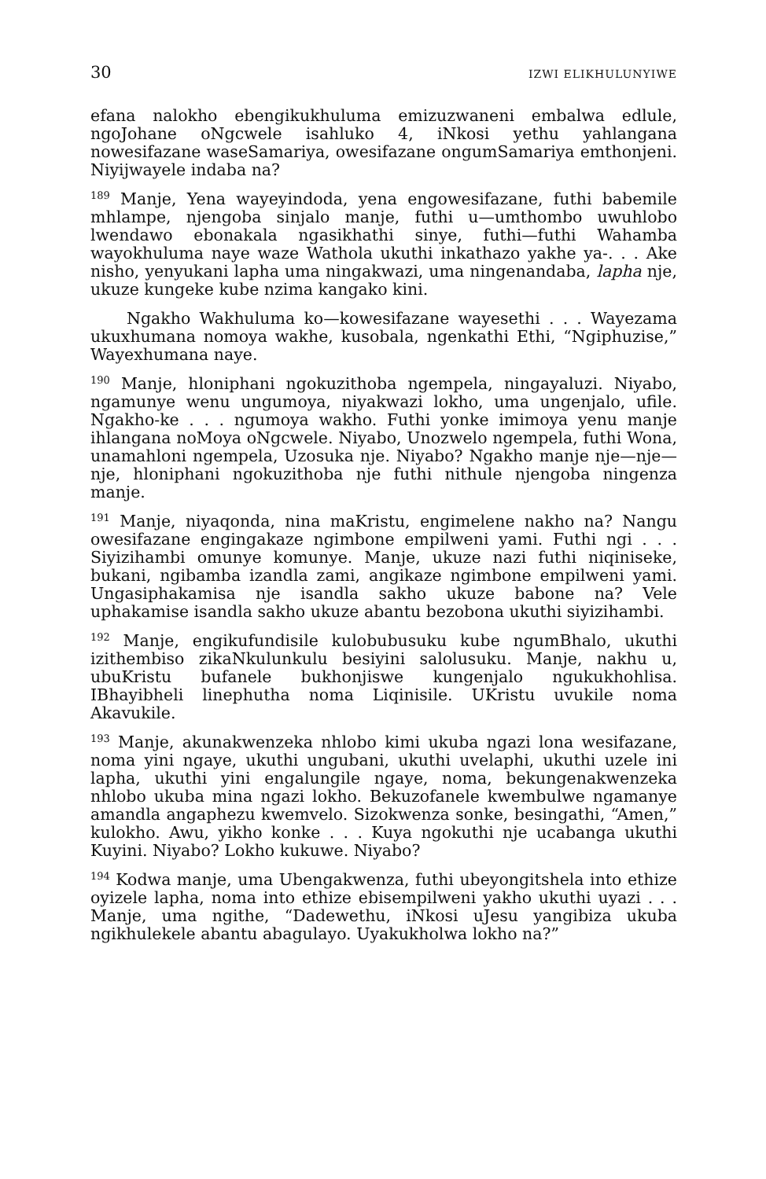30 IZWI ELIKHULUNYIWE
efana nalokho ebengikukhuluma emizuzwaneni embalwa edlule, ngoJohane oNgcwele isahluko 4, iNkosi yethu yahlangana nowesifazane waseSamariya, owesifazane ongumSamariya emthonjeni. Niyijwayele indaba na?
<sup>189</sup> Manje, Yena wayeyindoda, yena engowesifazane, futhi babemile mhlampe, njengoba sinjalo manje, futhi u—umthombo uwuhlobo lwendawo ebonakala ngasikhathi sinye, futhi—futhi Wahamba wayokhuluma naye waze Wathola ukuthi inkathazo yakhe ya-. . . Ake nisho, yenyukani lapha uma ningakwazi, uma ningenandaba, lapha nje, ukuze kungeke kube nzima kangako kini.
Ngakho Wakhuluma ko—kowesifazane wayesethi . . . Wayezama ukuxhumana nomoya wakhe, kusobala, ngenkathi Ethi, “Ngiphuzise,” Wayexhumana naye.
<sup>190</sup> Manje, hloniphani ngokuzithoba ngempela, ningayaluzi. Niyabo, ngamunye wenu ungumoya, niyakwazi lokho, uma ungenjalo, ufile. Ngakho-ke . . . ngumoya wakho. Futhi yonke imimoya yenu manje ihlangana noMoya oNgcwele. Niyabo, Unozwelo ngempela, futhi Wona, unamahloni ngempela, Uzosuka nje. Niyabo? Ngakho manje nje—nje—nje, hloniphani ngokuzithoba nje futhi nithule njengoba ningenza manje.
<sup>191</sup> Manje, niyaqonda, nina maKristu, engimelene nakho na? Nangu owesifazane engingakaze ngimbone empilweni yami. Futhi ngi . . . Siyizihambi omunye komunye. Manje, ukuze nazi futhi niqiniseke, bukani, ngibamba izandla zami, angikaze ngimbone empilweni yami. Ungasiphakamisa nje isandla sakho ukuze babone na? Vele uphakamise isandla sakho ukuze abantu bezobona ukuthi siyizihambi.
<sup>192</sup> Manje, engikufundisile kulobubusuku kube ngumBhalo, ukuthi izithembiso zikaNkulunkulu besiyini salolusuku. Manje, nakhu u, ubuKristu bufanele bukhonjiswe kungenjalo ngukukhohlisa. IBhayibheli linephutha noma Liqinisile. UKristu uvukile noma Akavukile.
<sup>193</sup> Manje, akunakwenzeka nhlobo kimi ukuba ngazi lona wesifazane, noma yini ngaye, ukuthi ungubani, ukuthi uvelaphi, ukuthi uzele ini lapha, ukuthi yini engalungile ngaye, noma, bekungenakwenzeka nhlobo ukuba mina ngazi lokho. Bekuzofanele kwembulwe ngamanye amandla angaphezu kwemvelo. Sizokwenza sonke, besingathi, “Amen,” kulokho. Awu, yikho konke . . . Kuya ngokuthi nje ucabanga ukuthi Kuyini. Niyabo? Lokho kukuwe. Niyabo?
<sup>194</sup> Kodwa manje, uma Ubengakwenza, futhi ubeyongitshela into ethize oyizele lapha, noma into ethize ebisempilweni yakho ukuthi uyazi . . . Manje, uma ngithe, “Dadewethu, iNkosi uJesu yangibiza ukuba ngikhulekele abantu abagulayo. Uyakukholwa lokho na?”